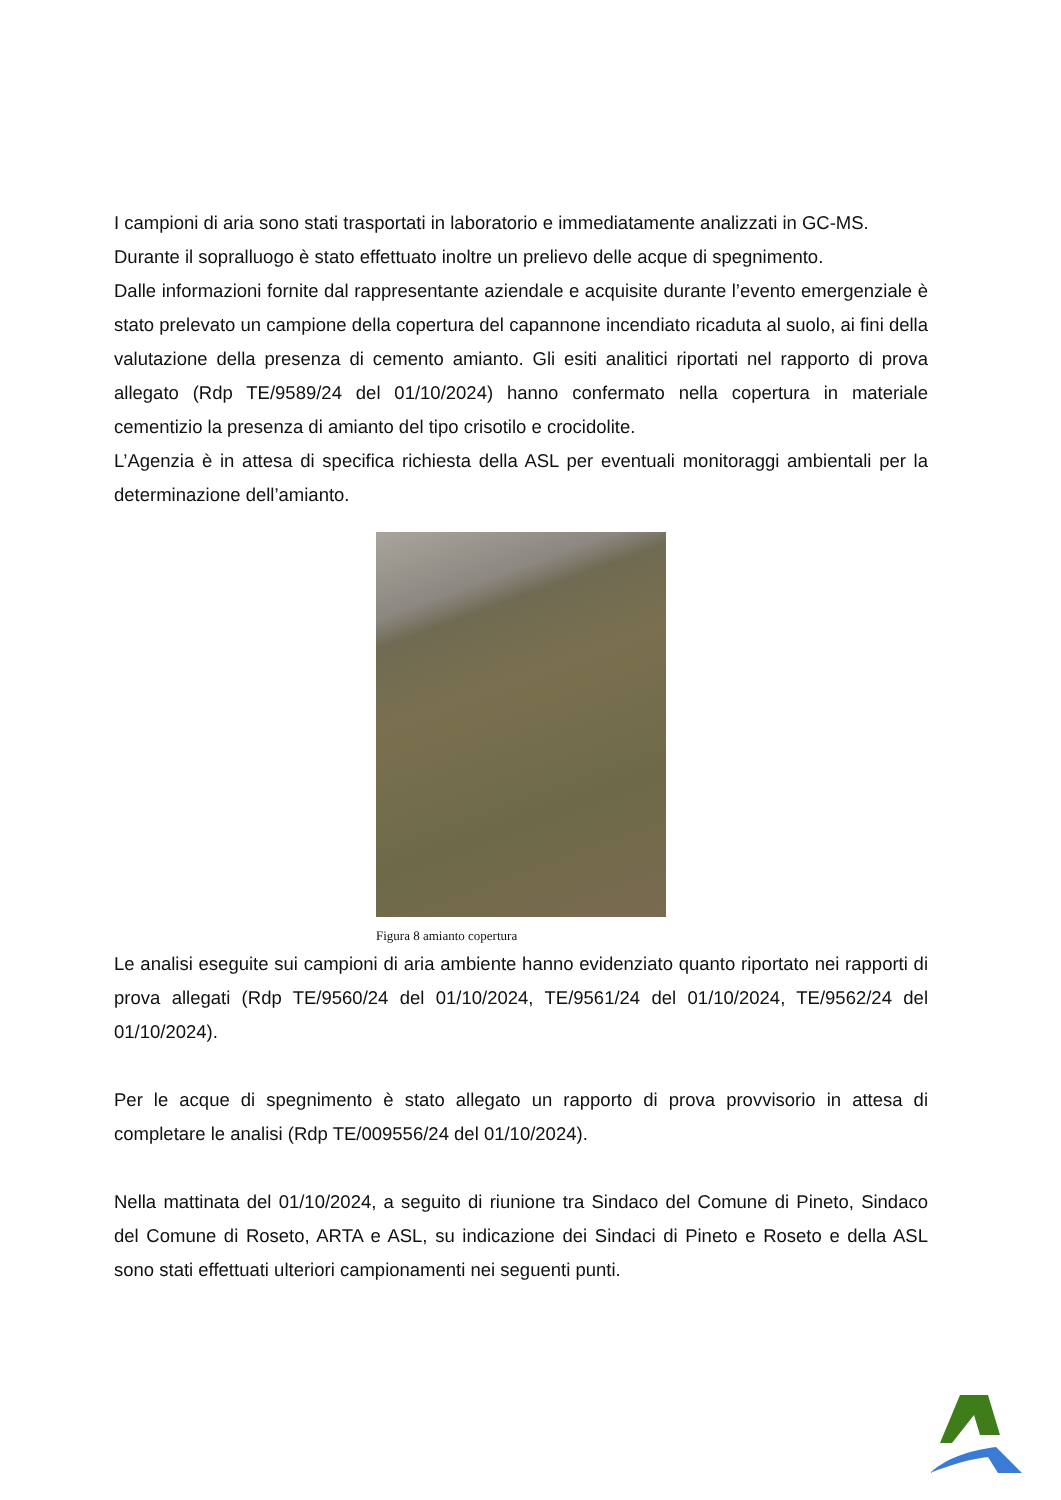I campioni di aria sono stati trasportati in laboratorio e immediatamente analizzati in GC-MS.
Durante il sopralluogo è stato effettuato inoltre un prelievo delle acque di spegnimento.
Dalle informazioni fornite dal rappresentante aziendale e acquisite durante l’evento emergenziale è stato prelevato un campione della copertura del capannone incendiato ricaduta al suolo, ai fini della valutazione della presenza di cemento amianto. Gli esiti analitici riportati nel rapporto di prova allegato (Rdp TE/9589/24 del 01/10/2024) hanno confermato nella copertura in materiale cementizio la presenza di amianto del tipo crisotilo e crocidolite.
L’Agenzia è in attesa di specifica richiesta della ASL per eventuali monitoraggi ambientali per la determinazione dell’amianto.
Figura 8 amianto copertura
Le analisi eseguite sui campioni di aria ambiente hanno evidenziato quanto riportato nei rapporti di prova allegati (Rdp TE/9560/24 del 01/10/2024, TE/9561/24 del 01/10/2024, TE/9562/24 del 01/10/2024).
Per le acque di spegnimento è stato allegato un rapporto di prova provvisorio in attesa di completare le analisi (Rdp TE/009556/24 del 01/10/2024).
Nella mattinata del 01/10/2024, a seguito di riunione tra Sindaco del Comune di Pineto, Sindaco del Comune di Roseto, ARTA e ASL, su indicazione dei Sindaci di Pineto e Roseto e della ASL sono stati effettuati ulteriori campionamenti nei seguenti punti.